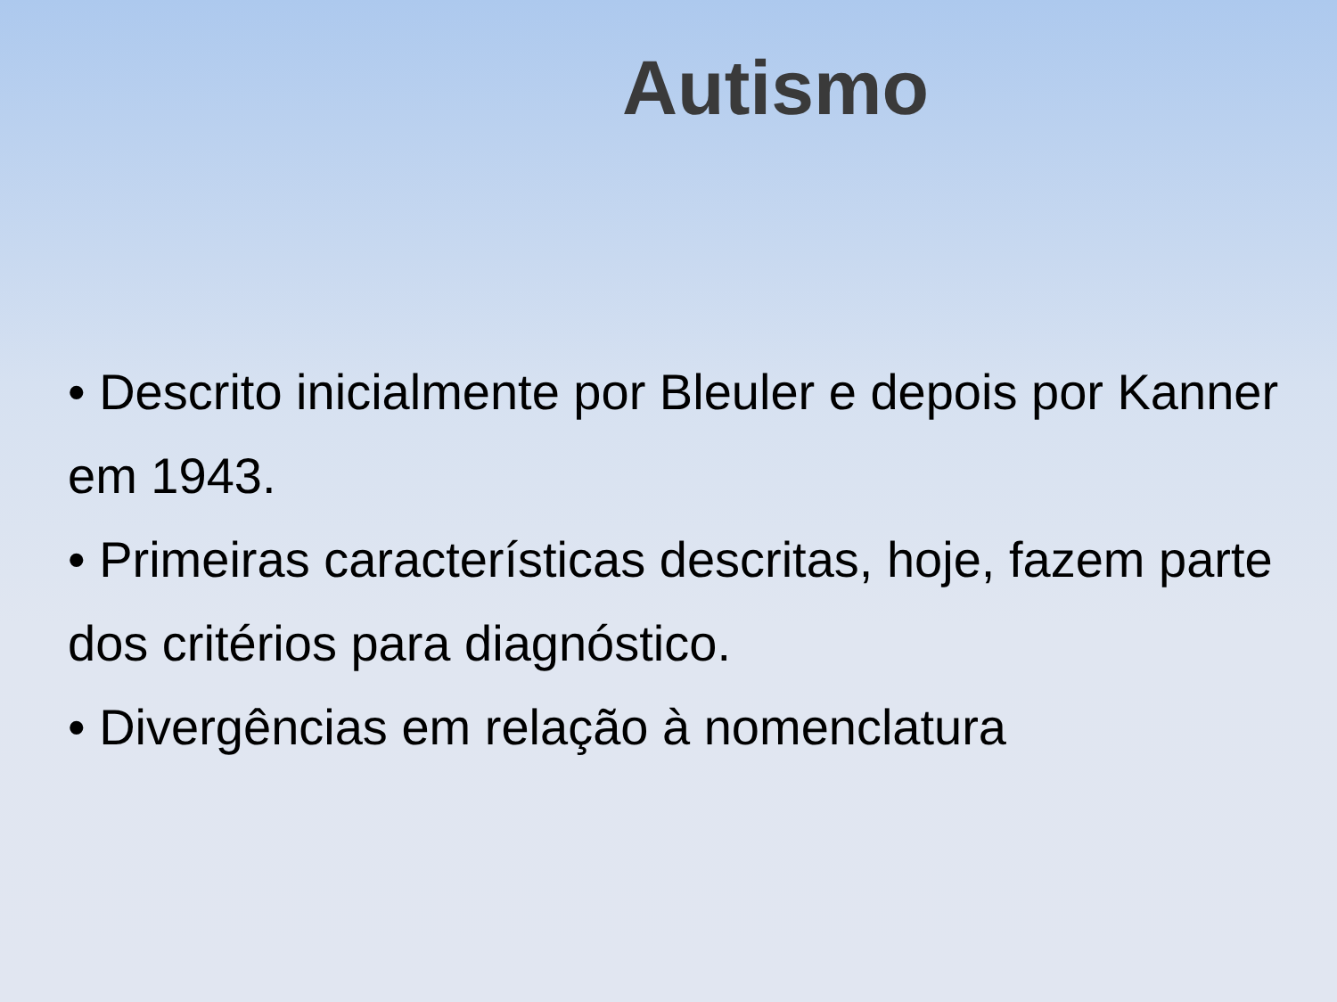Autismo
• Descrito inicialmente por Bleuler e depois por Kanner em 1943.
• Primeiras características descritas, hoje, fazem parte dos critérios para diagnóstico.
• Divergências em relação à nomenclatura